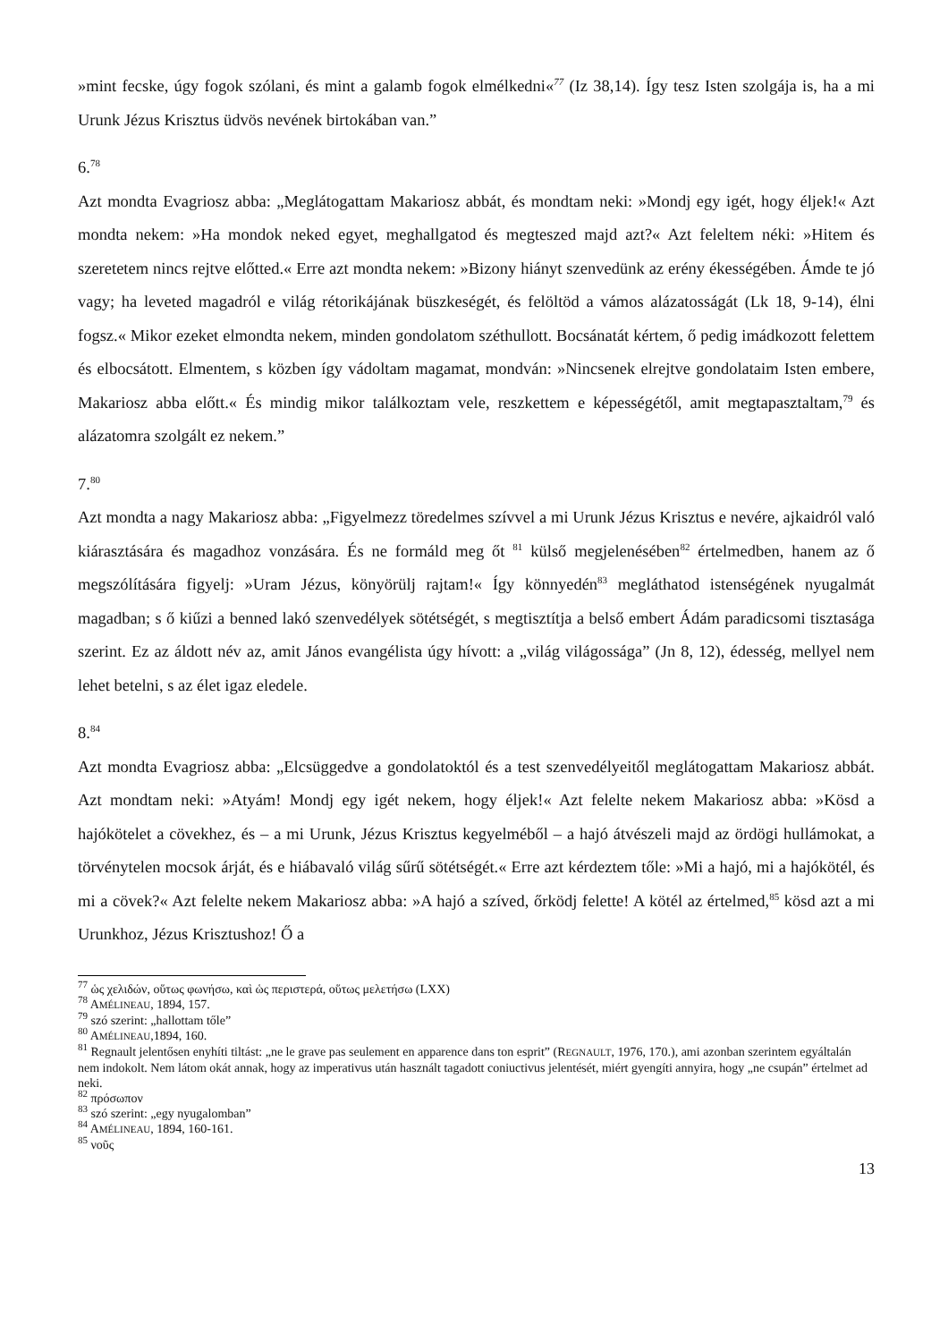»mint fecske, úgy fogok szólani, és mint a galamb fogok elmélkedni«<sup>77</sup> (Iz 38,14). Így tesz Isten szolgája is, ha a mi Urunk Jézus Krisztus üdvös nevének birtokában van.”
6.<sup>78</sup>
Azt mondta Evagriosz abba: „Meglátogattam Makariosz abbát, és mondtam neki: »Mondj egy igét, hogy éljek!« Azt mondta nekem: »Ha mondok neked egyet, meghallgatod és megteszed majd azt?« Azt feleltem néki: »Hitem és szeretetem nincs rejtve előtted.« Erre azt mondta nekem: »Bizony hiányt szenvedünk az erény ékességében. Ámde te jó vagy; ha leveted magadról e világ rétorikájának büszkeségét, és felöltöd a vámos alázatosságát (Lk 18, 9-14), élni fogsz.« Mikor ezeket elmondta nekem, minden gondolatom széthullott. Bocsánatát kértem, ő pedig imádkozott felettem és elbocsátott. Elmentem, s közben így vádoltam magamat, mondván: »Nincsenek elrejtve gondolataim Isten embere, Makariosz abba előtt.« És mindig mikor találkoztam vele, reszkettem e képességétől, amit megtapasztaltam,<sup>79</sup> és alázatomra szolgált ez nekem.”
7.<sup>80</sup>
Azt mondta a nagy Makariosz abba: „Figyelmezz töredelmes szívvel a mi Urunk Jézus Krisztus e nevére, ajkaidról való kiárasztására és magadhoz vonzására. És ne formáld meg őt <sup>81</sup> külső megjelenésében<sup>82</sup> értelmedben, hanem az ő megszólítására figyelj: »Uram Jézus, könyörülj rajtam!« Így könnyedén<sup>83</sup> megláthatod istenségének nyugalmát magadban; s ő kiűzi a benned lakó szenvedélyek sötétségét, s megtisztítja a belső embert Ádám paradicsomi tisztasága szerint. Ez az áldott név az, amit János evangélista úgy hívott: a „világ világossága” (Jn 8, 12), édesség, mellyel nem lehet betelni, s az élet igaz eledele.
8.<sup>84</sup>
Azt mondta Evagriosz abba: „Elcsüggedve a gondolatoktól és a test szenvedélyeitől meglátogattam Makariosz abbát. Azt mondtam neki: »Atyám! Mondj egy igét nekem, hogy éljek!« Azt felelte nekem Makariosz abba: »Kösd a hajókötelet a cövekhez, és – a mi Urunk, Jézus Krisztus kegyelméből – a hajó átvészeli majd az ördögi hullámokat, a törvénytelen mocsok árját, és e hiábavaló világ sűrű sötétségét.« Erre azt kérdeztem tőle: »Mi a hajó, mi a hajókötél, és mi a cövek?« Azt felelte nekem Makariosz abba: »A hajó a szíved, őrködj felette! A kötél az értelmed,<sup>85</sup> kösd azt a mi Urunkhoz, Jézus Krisztushoz! Ő a
<sup>77</sup> ὡς χελιδών, οὕτως φωνήσω, καὶ ὡς περιστερά, οὕτως μελετήσω (LXX)
<sup>78</sup> AMÉLINEAU, 1894, 157.
<sup>79</sup> szó szerint: „hallottam tőle”
<sup>80</sup> AMÉLINEAU,1894, 160.
<sup>81</sup> Regnault jelentősen enyhíti tiltást: „ne le grave pas seulement en apparence dans ton esprit” (REGNAULT, 1976, 170.), ami azonban szerintem egyáltalán nem indokolt. Nem látom okát annak, hogy az imperativus után használt tagadott coniuctivus jelentését, miért gyengíti annyira, hogy „ne csupán” értelmet ad neki.
<sup>82</sup> πρόσωπον
<sup>83</sup> szó szerint: „egy nyugalomban”
<sup>84</sup> AMÉLINEAU, 1894, 160-161.
<sup>85</sup> νοῦς
13